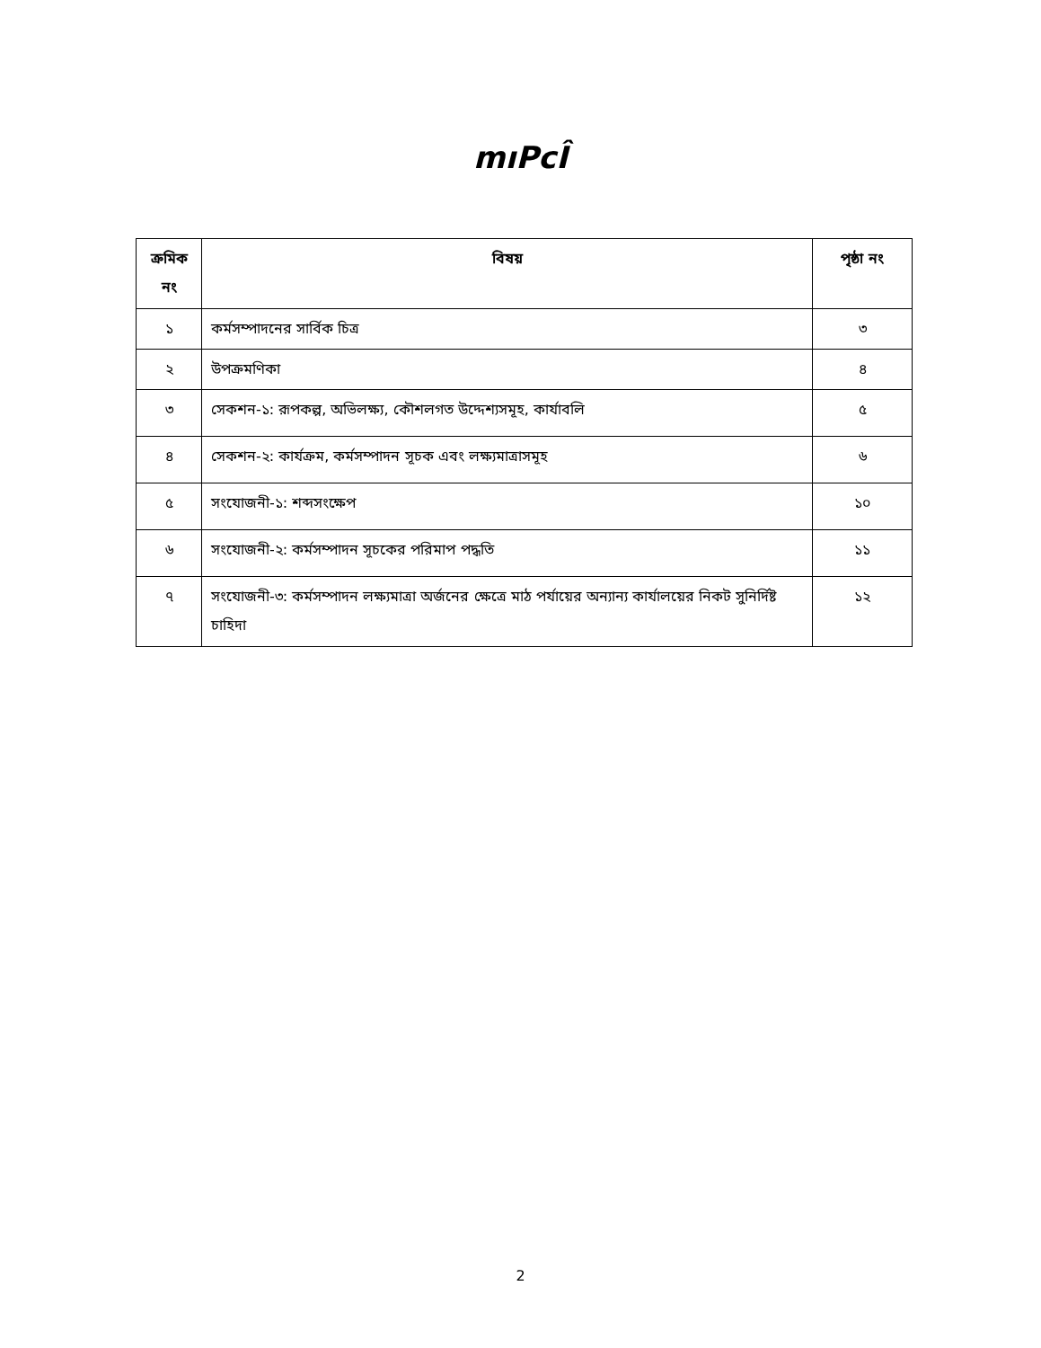mıPcÎ
| ক্রমিক নং | বিষয় | পৃষ্ঠা নং |
| --- | --- | --- |
| ১ | কর্মসম্পাদনের সার্বিক চিত্র | ৩ |
| ২ | উপক্রমণিকা | ৪ |
| ৩ | সেকশন-১: রূপকল্প, অভিলক্ষ্য, কৌশলগত উদ্দেশ্যসমূহ, কার্যাবলি | ৫ |
| ৪ | সেকশন-২: কার্যক্রম, কর্মসম্পাদন সূচক এবং লক্ষ্যমাত্রাসমূহ | ৬ |
| ৫ | সংযোজনী-১: শব্দসংক্ষেপ | ১০ |
| ৬ | সংযোজনী-২: কর্মসম্পাদন সূচকের পরিমাপ পদ্ধতি | ১১ |
| ৭ | সংযোজনী-৩: কর্মসম্পাদন লক্ষ্যমাত্রা অর্জনের ক্ষেত্রে মাঠ পর্যায়ের অন্যান্য কার্যালয়ের নিকট সুনির্দিষ্ট চাহিদা | ১২ |
2